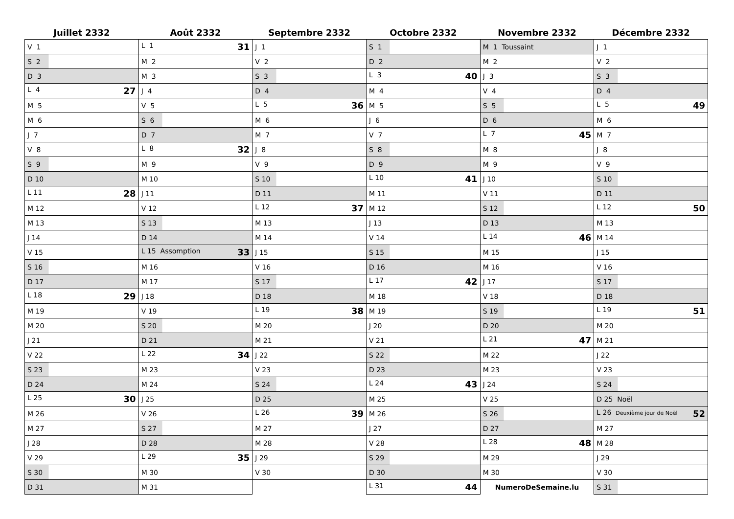| Juillet 2332 | Août 2332 | Septembre 2332 | Octobre 2332 | Novembre 2332 | Décembre 2332 |
| --- | --- | --- | --- | --- | --- |
| V 1 | L 1 31 | J 1 | S 1 | M 1 Toussaint | J 1 |
| S 2 | M 2 | V 2 | D 2 | M 2 | V 2 |
| D 3 | M 3 | S 3 | L 3 40 | J 3 | S 3 |
| L 4 27 | J 4 | D 4 | M 4 | V 4 | D 4 |
| M 5 | V 5 | L 5 36 | M 5 | S 5 | L 5 49 |
| M 6 | S 6 | M 6 | J 6 | D 6 | M 6 |
| J 7 | D 7 | M 7 | V 7 | L 7 45 | M 7 |
| V 8 | L 8 32 | J 8 | S 8 | M 8 | J 8 |
| S 9 | M 9 | V 9 | D 9 | M 9 | V 9 |
| D 10 | M 10 | S 10 | L 10 41 | J 10 | S 10 |
| L 11 28 | J 11 | D 11 | M 11 | V 11 | D 11 |
| M 12 | V 12 | L 12 37 | M 12 | S 12 | L 12 50 |
| M 13 | S 13 | M 13 | J 13 | D 13 | M 13 |
| J 14 | D 14 | M 14 | V 14 | L 14 46 | M 14 |
| V 15 | L 15 Assomption 33 | J 15 | S 15 | M 15 | J 15 |
| S 16 | M 16 | V 16 | D 16 | M 16 | V 16 |
| D 17 | M 17 | S 17 | L 17 42 | J 17 | S 17 |
| L 18 29 | J 18 | D 18 | M 18 | V 18 | D 18 |
| M 19 | V 19 | L 19 38 | M 19 | S 19 | L 19 51 |
| M 20 | S 20 | M 20 | J 20 | D 20 | M 20 |
| J 21 | D 21 | M 21 | V 21 | L 21 47 | M 21 |
| V 22 | L 22 34 | J 22 | S 22 | M 22 | J 22 |
| S 23 | M 23 | V 23 | D 23 | M 23 | V 23 |
| D 24 | M 24 | S 24 | L 24 43 | J 24 | S 24 |
| L 25 30 | J 25 | D 25 | M 25 | V 25 | D 25 Noël |
| M 26 | V 26 | L 26 39 | M 26 | S 26 | L 26 Deuxième jour de Noël 52 |
| M 27 | S 27 | M 27 | J 27 | D 27 | M 27 |
| J 28 | D 28 | M 28 | V 28 | L 28 48 | M 28 |
| V 29 | L 29 35 | J 29 | S 29 | M 29 | J 29 |
| S 30 | M 30 | V 30 | D 30 | M 30 | V 30 |
| D 31 | M 31 | | L 31 44 | NumeroDeSemaine.lu | S 31 |